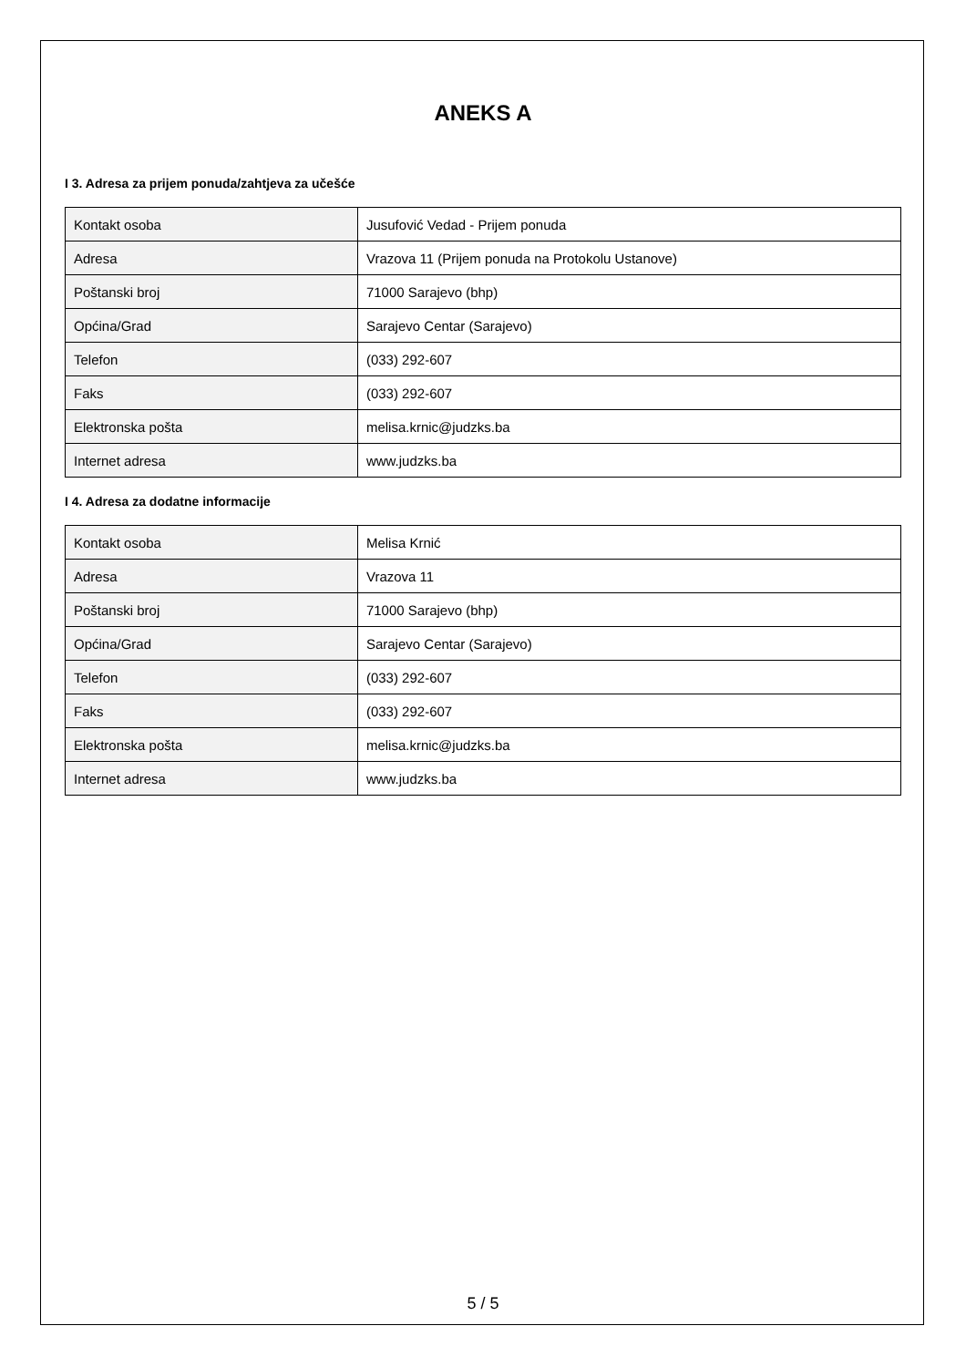ANEKS A
I 3. Adresa za prijem ponuda/zahtjeva za učešće
| Kontakt osoba | Jusufović Vedad - Prijem ponuda |
| Adresa | Vrazova 11 (Prijem ponuda na Protokolu Ustanove) |
| Poštanski broj | 71000 Sarajevo (bhp) |
| Općina/Grad | Sarajevo Centar (Sarajevo) |
| Telefon | (033) 292-607 |
| Faks | (033) 292-607 |
| Elektronska pošta | melisa.krnic@judzks.ba |
| Internet adresa | www.judzks.ba |
I 4. Adresa za dodatne informacije
| Kontakt osoba | Melisa Krnić |
| Adresa | Vrazova 11 |
| Poštanski broj | 71000 Sarajevo (bhp) |
| Općina/Grad | Sarajevo Centar (Sarajevo) |
| Telefon | (033) 292-607 |
| Faks | (033) 292-607 |
| Elektronska pošta | melisa.krnic@judzks.ba |
| Internet adresa | www.judzks.ba |
5 / 5